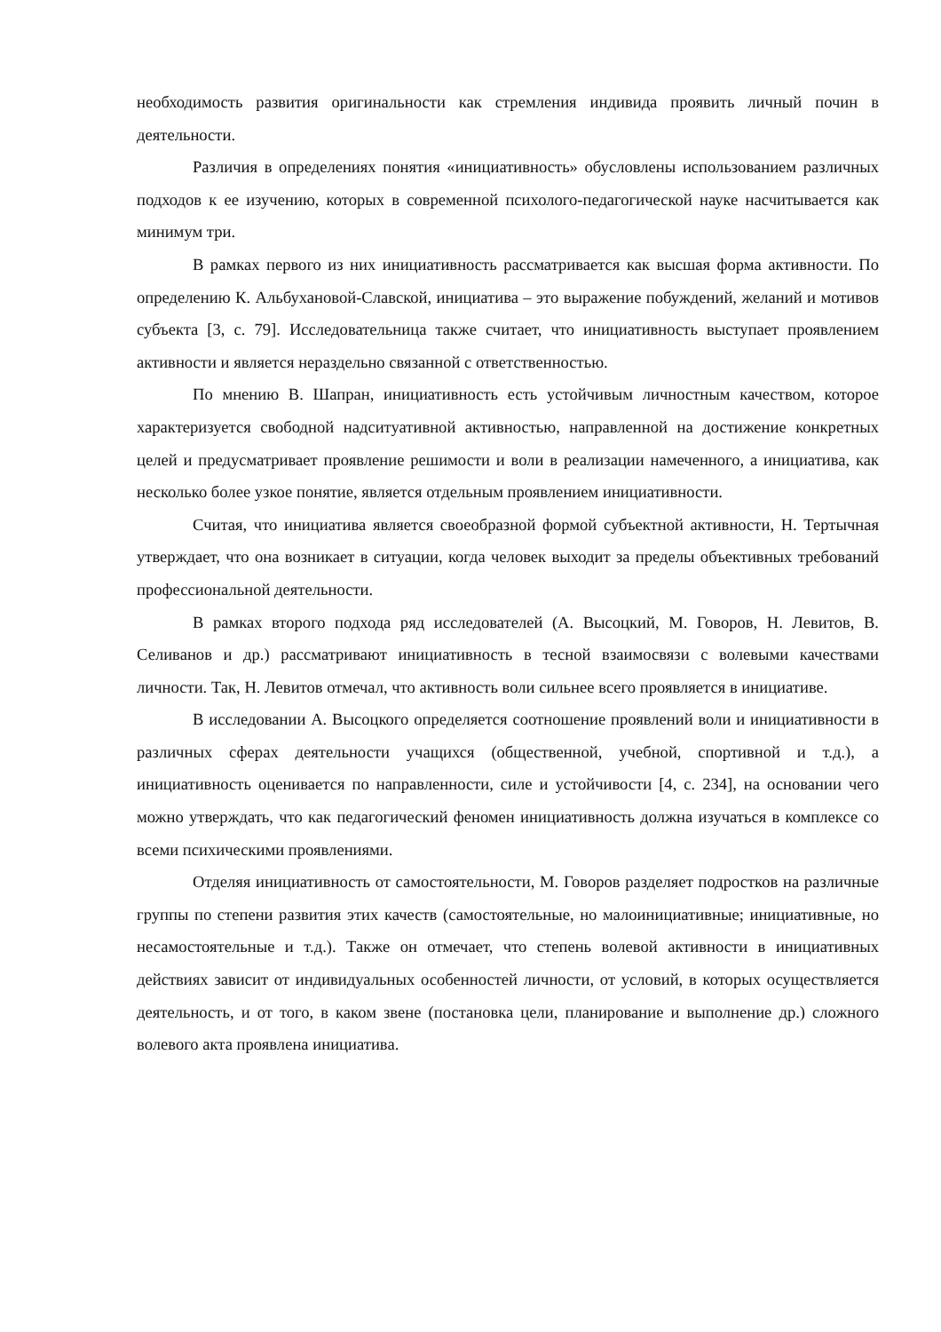необходимость развития оригинальности как стремления индивида проявить личный почин в деятельности.
Различия в определениях понятия «инициативность» обусловлены использованием различных подходов к ее изучению, которых в современной психолого-педагогической науке насчитывается как минимум три.
В рамках первого из них инициативность рассматривается как высшая форма активности. По определению К. Альбухановой-Славской, инициатива – это выражение побуждений, желаний и мотивов субъекта [3, с. 79]. Исследовательница также считает, что инициативность выступает проявлением активности и является нераздельно связанной с ответственностью.
По мнению В. Шапран, инициативность есть устойчивым личностным качеством, которое характеризуется свободной надситуативной активностью, направленной на достижение конкретных целей и предусматривает проявление решимости и воли в реализации намеченного, а инициатива, как несколько более узкое понятие, является отдельным проявлением инициативности.
Считая, что инициатива является своеобразной формой субъектной активности, Н. Тертычная утверждает, что она возникает в ситуации, когда человек выходит за пределы объективных требований профессиональной деятельности.
В рамках второго подхода ряд исследователей (А. Высоцкий, М. Говоров, Н. Левитов, В. Селиванов и др.) рассматривают инициативность в тесной взаимосвязи с волевыми качествами личности. Так, Н. Левитов отмечал, что активность воли сильнее всего проявляется в инициативе.
В исследовании А. Высоцкого определяется соотношение проявлений воли и инициативности в различных сферах деятельности учащихся (общественной, учебной, спортивной и т.д.), а инициативность оценивается по направленности, силе и устойчивости [4, с. 234], на основании чего можно утверждать, что как педагогический феномен инициативность должна изучаться в комплексе со всеми психическими проявлениями.
Отделяя инициативность от самостоятельности, М. Говоров разделяет подростков на различные группы по степени развития этих качеств (самостоятельные, но малоинициативные; инициативные, но несамостоятельные и т.д.). Также он отмечает, что степень волевой активности в инициативных действиях зависит от индивидуальных особенностей личности, от условий, в которых осуществляется деятельность, и от того, в каком звене (постановка цели, планирование и выполнение др.) сложного волевого акта проявлена инициатива.